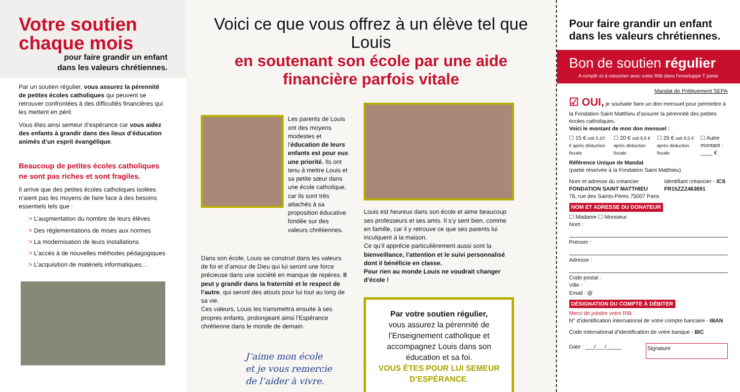Votre soutien chaque mois
pour faire grandir un enfant
dans les valeurs chrétiennes.
Par un soutien régulier, vous assurez la pérennité de petites écoles catholiques qui peuvent se retrouver confrontées à des difficultés financières qui les mettent en péril.
Vous êtes ainsi semeur d’espérance car vous aidez des enfants à grandir dans des lieux d’éducation animés d’un esprit évangélique.
Beaucoup de petites écoles catholiques ne sont pas riches et sont fragiles.
Il arrive que des petites écoles catholiques isolées n’aient pas les moyens de faire face à des besoins essentiels tels que :
> L’augmentation du nombre de leurs élèves
> Des réglementations de mises aux normes
> La modernisation de leurs installations
> L’accès à de nouvelles méthodes pédagogiques
> L’acquisition de matériels informatiques…
Voici ce que vous offrez à un élève tel que Louis
en soutenant son école par une aide financière parfois vitale
Les parents de Louis ont des moyens modestes et l’éducation de leurs enfants est pour eux une priorité. Ils ont tenu à mettre Louis et sa petite sœur dans une école catholique, car ils sont très attachés à sa proposition éducative fondée sur des valeurs chrétiennes.
Dans son école, Louis se construit dans les valeurs de foi et d’amour de Dieu qui lui seront une force précieuse dans une société en manque de repères. Il peut y grandir dans la fraternité et le respect de l’autre, qui seront des atouts pour lui tout au long de sa vie.
Ces valeurs, Louis les transmettra ensuite à ses propres enfants, prolongeant ainsi l’Espérance chrétienne dans le monde de demain.
J’aime mon école
et je vous remercie
de l’aider à vivre.
Louis est heureux dans son école et aime beaucoup ses professeurs et ses amis. Il s’y sent bien, comme en famille, car il y retrouve ce que ses parents lui inculquent à la maison.
Ce qu’il apprécie particulièrement aussi sont la bienveillance, l’attention et le suivi personnalisé dont il bénéficie en classe.
Pour rien au monde Louis ne voudrait changer d’école !
Par votre soutien régulier,
vous assurez la pérennité de l’Enseignement catholique et accompagnez Louis dans son éducation et sa foi.
VOUS ÊTES POUR LUI SEMEUR D’ESPÉRANCE.
Pour faire grandir un enfant dans les valeurs chrétiennes.
Bon de soutien régulier
A remplir et à retourner avec votre RIB dans l’enveloppe T jointe
Mandat de Prélèvement SEPA
☑ OUI, je souhaite faire un don mensuel pour permettre à la Fondation Saint Matthieu d’assurer la pérennité des petites écoles catholiques.
Voici le montant de mon don mensuel :
☐ 15 € soit 5,10 € après déduction fiscale ☐ 20 € soit 6,8 € après déduction fiscale ☐ 25 € soit 8,5 € après déduction fiscale ☐ Autre montant : ____ €
Référence Unique de Mandat
(partie réservée à la Fondation Saint Matthieu)
Nom et adresse du créancier
FONDATION SAINT MATTHIEU
76, rue des Saints-Pères 75007 Paris
Identifiant créancier - ICS
FR15ZZZ463691
NOM ET ADRESSE DU DONATEUR
☐ Madame ☐ Monsieur
Nom :
Prénom :
Adresse :
Code postal :
Ville :
Email : @
DÉSIGNATION DU COMPTE À DÉBITER
Merci de joindre votre RIB
N° d’identification international de votre compte bancaire - IBAN
Code international d’identification de votre banque - BIC
Date : ___/___/_____ Signature